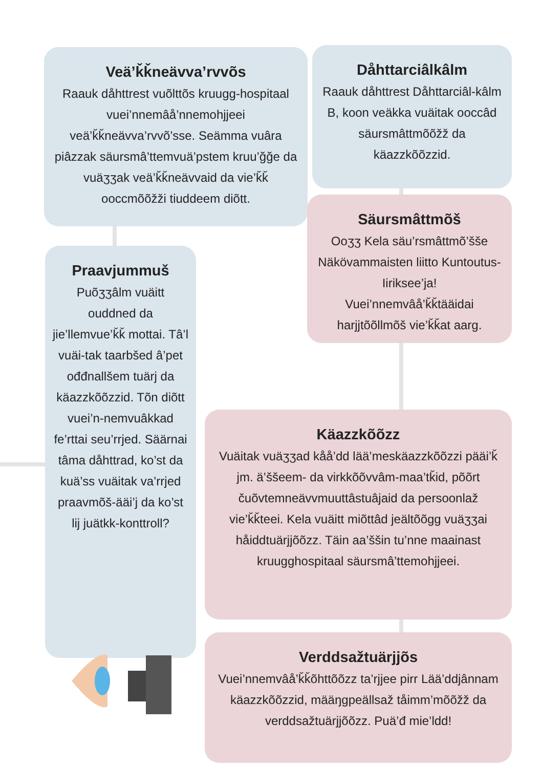Veä’ǩǩneävva’rvvõs
Raauk dåhttrest vuõlttõs kruugg-hospitaal vuei’nnemâå’nnemohjjeei veä’ǩǩneävva’rvvõ’sse. Seämma vuâra piâzzak säursmâ’ttemvuä’pstem kruu’ğğe da vuäʒʒak veä’ǩǩneävvaid da vie’ǩǩ ooccmõõžži tiuddeem diõtt.
Dåhttarciâlkâlm
Raauk dåhttrest Dåhttarciâl-kâlm B, koon veäkka vuäitak ooccâd säursmâttmõõžž da käazzkõõzzid.
Säursmâttmõš
Ooʒʒ Kela säu’rsmâttmõ’šše Näkövammaisten liitto Kuntoutus-Iiriksee’ja! Vuei’nnemvâå’ǩǩtääidai harjjtõõllmõš vie’ǩǩat aarg.
Praavjummuš
Puõʒʒâlm vuäitt ouddned da jie’llemvue’ǩǩ mottai. Tâ’l vuäi-tak taarbšed â’pet ođđnallšem tuärj da käazzkõõzzid. Tõn diõtt vuei’n-nemvuâkkad fe’rttai seu’rrjed. Säärnai tâma dåhttrad, ko’st da kuä’ss vuäitak va’rrjed praavmõš-ääi’j da ko’st lij juätkk-konttroll?
Käazzkõõzz
Vuäitak vuäʒʒad kåå’dd lää’meskäazzkõõzzi pääi’ǩ jm. ä’ššeem- da virkkõõvvâm-maa’tǩid, põõrt čuõvtemneävvmuuttâstuâjaid da persoonlaž vie’ǩǩteei. Kela vuäitt miõttâd jeältõõgg vuäʒʒai håiddtuärjjõõzz. Täin aa’ššin tu’nne maainast kruugghospitaal säursmâ’ttemohjjeei.
Verddsažtuärjjõs
Vuei’nnemvâå’ǩǩõhttõõzz ta’rjjee pirr Lää’ddjânnam käazzkõõzzid, määŋgpeällsaž tåimm’mõõžž da verddsažtuärjjõõzz. Puä’đ mie’ldd!